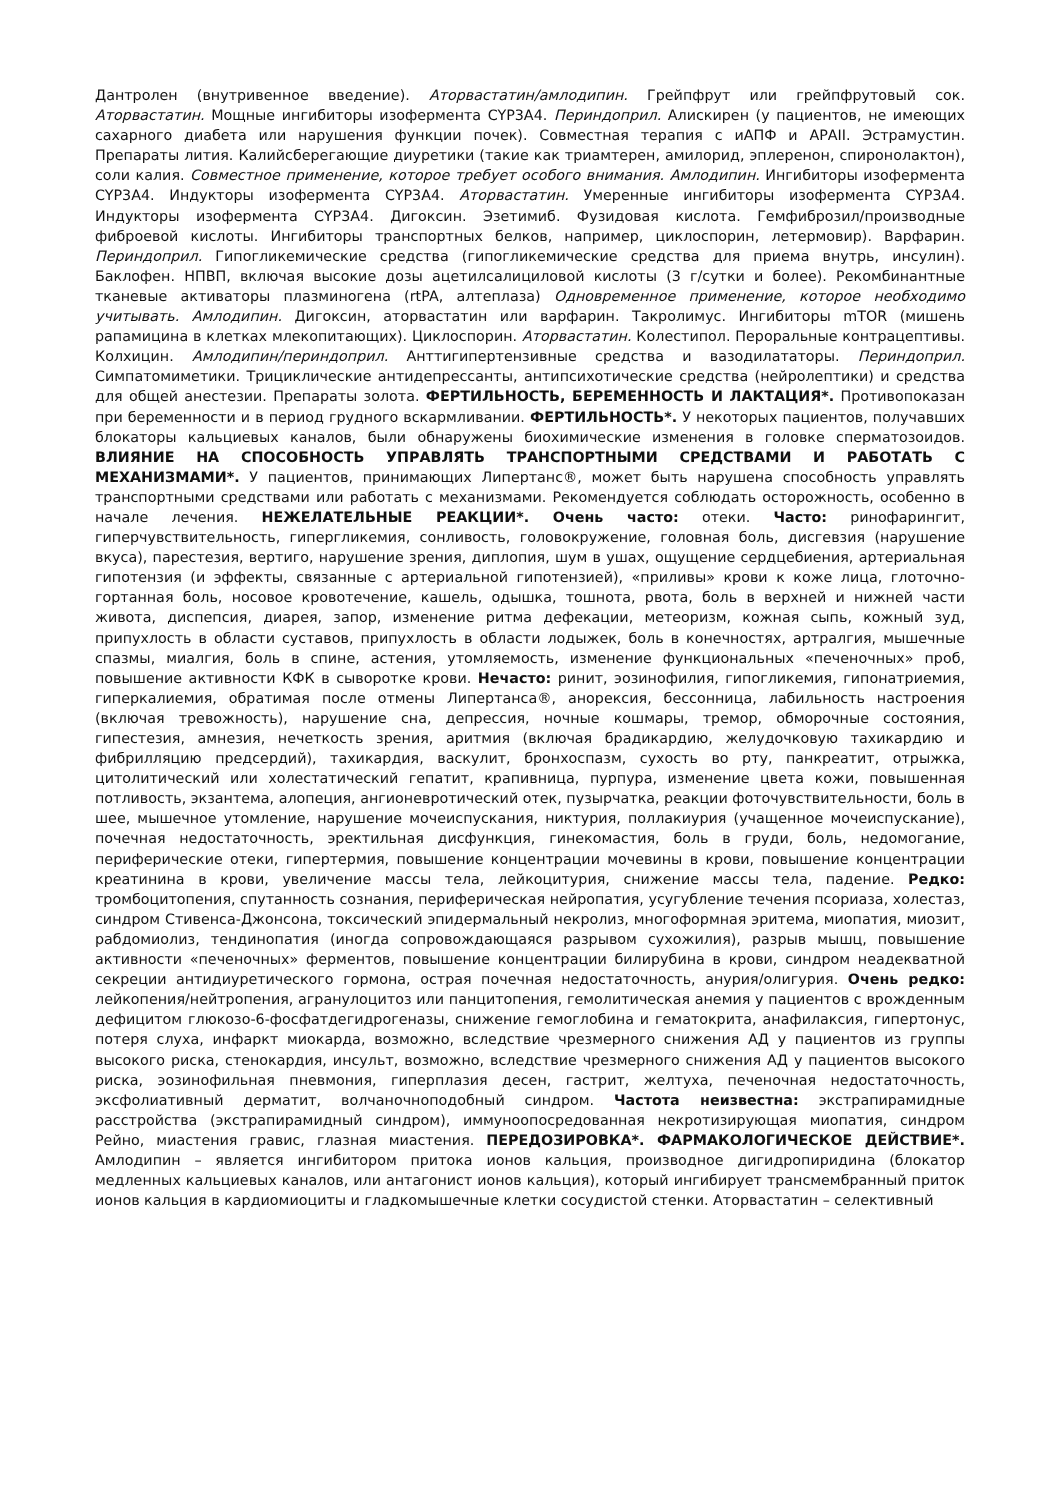Дантролен (внутривенное введение). Аторвастатин/амлодипин. Грейпфрут или грейпфрутовый сок. Аторвастатин. Мощные ингибиторы изофермента CYP3A4. Периндоприл. Алискирен (у пациентов, не имеющих сахарного диабета или нарушения функции почек). Совместная терапия с иАПФ и АРАII. Эстрамустин. Препараты лития. Калийсберегающие диуретики (такие как триамтерен, амилорид, эплеренон, спиронолактон), соли калия. Совместное применение, которое требует особого внимания. Амлодипин. Ингибиторы изофермента CYP3A4. Индукторы изофермента CYP3A4. Аторвастатин. Умеренные ингибиторы изофермента CYP3A4. Индукторы изофермента CYP3A4. Дигоксин. Эзетимиб. Фузидовая кислота. Гемфиброзил/производные фиброевой кислоты. Ингибиторы транспортных белков, например, циклоспорин, летермовир). Варфарин. Периндоприл. Гипогликемические средства (гипогликемические средства для приема внутрь, инсулин). Баклофен. НПВП, включая высокие дозы ацетилсалициловой кислоты (3 г/сутки и более). Рекомбинантные тканевые активаторы плазминогена (rtPA, алтеплаза) Одновременное применение, которое необходимо учитывать. Амлодипин. Дигоксин, аторвастатин или варфарин. Такролимус. Ингибиторы mTOR (мишень рапамицина в клетках млекопитающих). Циклоспорин. Аторвастатин. Колестипол. Пероральные контрацептивы. Колхицин. Амлодипин/периндоприл. Анттигипертензивные средства и вазодилататоры. Периндоприл. Симпатомиметики. Трициклические антидепрессанты, антипсихотические средства (нейролептики) и средства для общей анестезии. Препараты золота. ФЕРТИЛЬНОСТЬ, БЕРЕМЕННОСТЬ И ЛАКТАЦИЯ*. Противопоказан при беременности и в период грудного вскармливании. ФЕРТИЛЬНОСТЬ*. У некоторых пациентов, получавших блокаторы кальциевых каналов, были обнаружены биохимические изменения в головке сперматозоидов. ВЛИЯНИЕ НА СПОСОБНОСТЬ УПРАВЛЯТЬ ТРАНСПОРТНЫМИ СРЕДСТВАМИ И РАБОТАТЬ С МЕХАНИЗМАМИ*. У пациентов, принимающих Липертанс®, может быть нарушена способность управлять транспортными средствами или работать с механизмами. Рекомендуется соблюдать осторожность, особенно в начале лечения. НЕЖЕЛАТЕЛЬНЫЕ РЕАКЦИИ*. Очень часто: отеки. Часто: ринофарингит, гиперчувствительность, гипергликемия, сонливость, головокружение, головная боль, дисгевзия (нарушение вкуса), парестезия, вертиго, нарушение зрения, диплопия, шум в ушах, ощущение сердцебиения, артериальная гипотензия (и эффекты, связанные с артериальной гипотензией), «приливы» крови к коже лица, глоточно-гортанная боль, носовое кровотечение, кашель, одышка, тошнота, рвота, боль в верхней и нижней части живота, диспепсия, диарея, запор, изменение ритма дефекации, метеоризм, кожная сыпь, кожный зуд, припухлость в области суставов, припухлость в области лодыжек, боль в конечностях, артралгия, мышечные спазмы, миалгия, боль в спине, астения, утомляемость, изменение функциональных «печеночных» проб, повышение активности КФК в сыворотке крови. Нечасто: ринит, эозинофилия, гипогликемия, гипонатриемия, гиперкалиемия, обратимая после отмены Липертанса®, анорексия, бессонница, лабильность настроения (включая тревожность), нарушение сна, депрессия, ночные кошмары, тремор, обморочные состояния, гипестезия, амнезия, нечеткость зрения, аритмия (включая брадикардию, желудочковую тахикардию и фибрилляцию предсердий), тахикардия, васкулит, бронхоспазм, сухость во рту, панкреатит, отрыжка, цитолитический или холестатический гепатит, крапивница, пурпура, изменение цвета кожи, повышенная потливость, экзантема, алопеция, ангионевротический отек, пузырчатка, реакции фоточувствительности, боль в шее, мышечное утомление, нарушение мочеиспускания, никтурия, поллакиурия (учащенное мочеиспускание), почечная недостаточность, эректильная дисфункция, гинекомастия, боль в груди, боль, недомогание, периферические отеки, гипертермия, повышение концентрации мочевины в крови, повышение концентрации креатинина в крови, увеличение массы тела, лейкоцитурия, снижение массы тела, падение. Редко: тромбоцитопения, спутанность сознания, периферическая нейропатия, усугубление течения псориаза, холестаз, синдром Стивенса-Джонсона, токсический эпидермальный некролиз, многоформная эритема, миопатия, миозит, рабдомиолиз, тендинопатия (иногда сопровождающаяся разрывом сухожилия), разрыв мышц, повышение активности «печеночных» ферментов, повышение концентрации билирубина в крови, синдром неадекватной секреции антидиуретического гормона, острая почечная недостаточность, анурия/олигурия. Очень редко: лейкопения/нейтропения, агранулоцитоз или панцитопения, гемолитическая анемия у пациентов с врожденным дефицитом глюкозо-6-фосфатдегидрогеназы, снижение гемоглобина и гематокрита, анафилаксия, гипертонус, потеря слуха, инфаркт миокарда, возможно, вследствие чрезмерного снижения АД у пациентов из группы высокого риска, стенокардия, инсульт, возможно, вследствие чрезмерного снижения АД у пациентов высокого риска, эозинофильная пневмония, гиперплазия десен, гастрит, желтуха, печеночная недостаточность, эксфолиативный дерматит, волчаночноподобный синдром. Частота неизвестна: экстрапирамидные расстройства (экстрапирамидный синдром), иммуноопосредованная некротизирующая миопатия, синдром Рейно, миастения гравис, глазная миастения. ПЕРЕДОЗИРОВКА*. ФАРМАКОЛОГИЧЕСКОЕ ДЕЙСТВИЕ*. Амлодипин – является ингибитором притока ионов кальция, производное дигидропиридина (блокатор медленных кальциевых каналов, или антагонист ионов кальция), который ингибирует трансмембранный приток ионов кальция в кардиомиоциты и гладкомышечные клетки сосудистой стенки. Аторвастатин – селективный